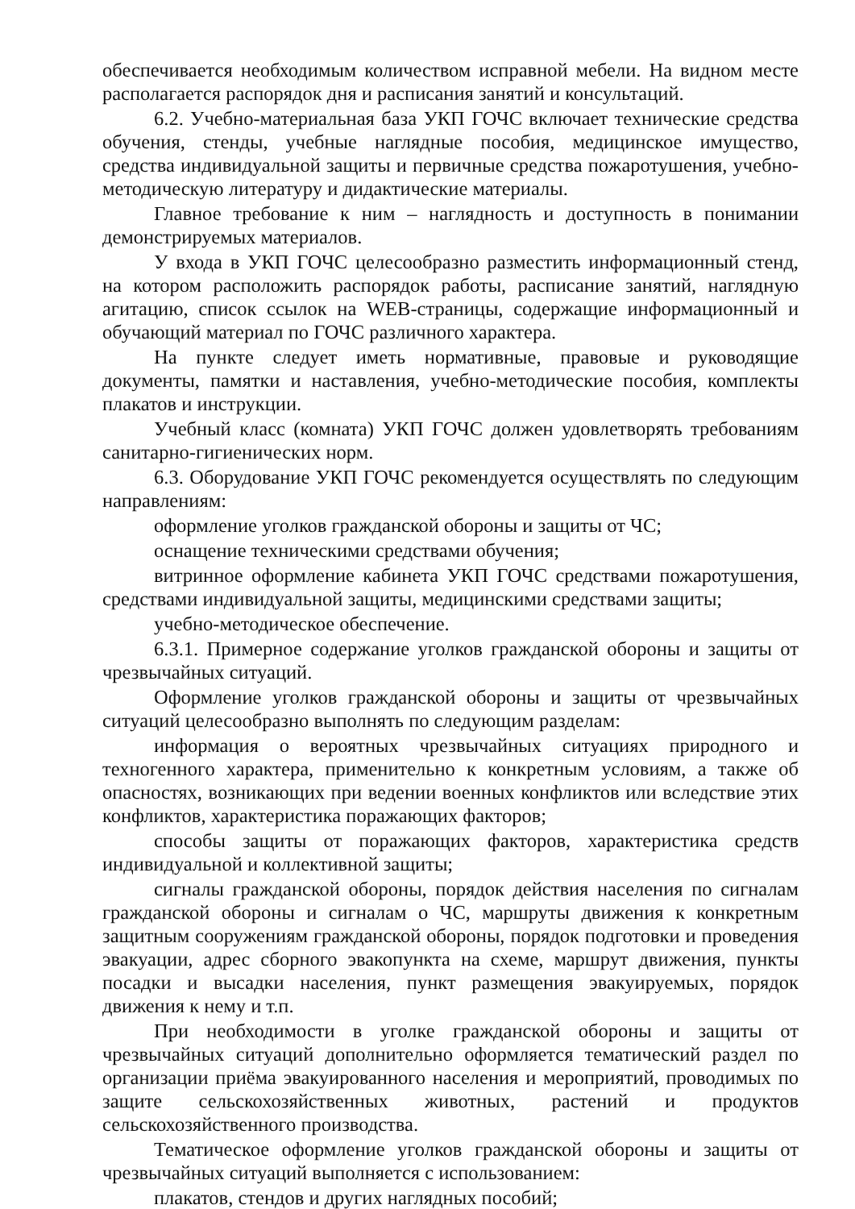обеспечивается необходимым количеством исправной мебели. На видном месте располагается распорядок дня и расписания занятий и консультаций.
6.2. Учебно-материальная база УКП ГОЧС включает технические средства обучения, стенды, учебные наглядные пособия, медицинское имущество, средства индивидуальной защиты и первичные средства пожаротушения, учебно-методическую литературу и дидактические материалы.
Главное требование к ним – наглядность и доступность в понимании демонстрируемых материалов.
У входа в УКП ГОЧС целесообразно разместить информационный стенд, на котором расположить распорядок работы, расписание занятий, наглядную агитацию, список ссылок на WEB-страницы, содержащие информационный и обучающий материал по ГОЧС различного характера.
На пункте следует иметь нормативные, правовые и руководящие документы, памятки и наставления, учебно-методические пособия, комплекты плакатов и инструкции.
Учебный класс (комната) УКП ГОЧС должен удовлетворять требованиям санитарно-гигиенических норм.
6.3. Оборудование УКП ГОЧС рекомендуется осуществлять по следующим направлениям:
оформление уголков гражданской обороны и защиты от ЧС;
оснащение техническими средствами обучения;
витринное оформление кабинета УКП ГОЧС средствами пожаротушения, средствами индивидуальной защиты, медицинскими средствами защиты;
учебно-методическое обеспечение.
6.3.1. Примерное содержание уголков гражданской обороны и защиты от чрезвычайных ситуаций.
Оформление уголков гражданской обороны и защиты от чрезвычайных ситуаций целесообразно выполнять по следующим разделам:
информация о вероятных чрезвычайных ситуациях природного и техногенного характера, применительно к конкретным условиям, а также об опасностях, возникающих при ведении военных конфликтов или вследствие этих конфликтов, характеристика поражающих факторов;
способы защиты от поражающих факторов, характеристика средств индивидуальной и коллективной защиты;
сигналы гражданской обороны, порядок действия населения по сигналам гражданской обороны и сигналам о ЧС, маршруты движения к конкретным защитным сооружениям гражданской обороны, порядок подготовки и проведения эвакуации, адрес сборного эвакопункта на схеме, маршрут движения, пункты посадки и высадки населения, пункт размещения эвакуируемых, порядок движения к нему и т.п.
При необходимости в уголке гражданской обороны и защиты от чрезвычайных ситуаций дополнительно оформляется тематический раздел по организации приёма эвакуированного населения и мероприятий, проводимых по защите сельскохозяйственных животных, растений и продуктов сельскохозяйственного производства.
Тематическое оформление уголков гражданской обороны и защиты от чрезвычайных ситуаций выполняется с использованием:
плакатов, стендов и других наглядных пособий;